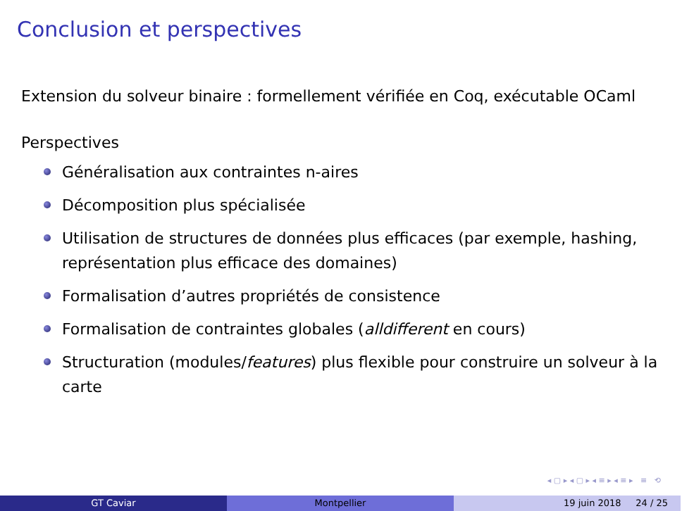Conclusion et perspectives
Extension du solveur binaire : formellement vérifiée en Coq, exécutable OCaml
Perspectives
Généralisation aux contraintes n-aires
Décomposition plus spécialisée
Utilisation de structures de données plus efficaces (par exemple, hashing, représentation plus efficace des domaines)
Formalisation d’autres propriétés de consistence
Formalisation de contraintes globales (alldifferent en cours)
Structuration (modules/features) plus flexible pour construire un solveur à la carte
◂ ▢ ▸ ◂ ▢ ▸ ◂ ≡ ▸ ◂ ≡ ▸ ≡ ⟲
GT Caviar Montpellier 19 juin 2018 24 / 25